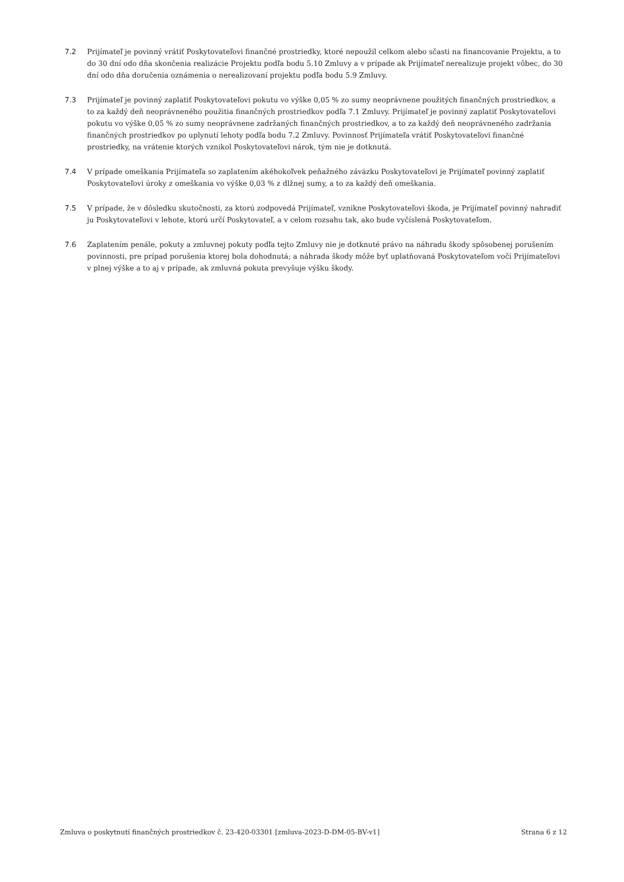7.2 Prijímateľ je povinný vrátiť Poskytovateľovi finančné prostriedky, ktoré nepoužil celkom alebo sčasti na financovanie Projektu, a to do 30 dní odo dňa skončenia realizácie Projektu podľa bodu 5.10 Zmluvy a v prípade ak Prijímateľ nerealizuje projekt vôbec, do 30 dní odo dňa doručenia oznámenia o nerealizovaní projektu podľa bodu 5.9 Zmluvy.
7.3 Prijímateľ je povinný zaplatiť Poskytovateľovi pokutu vo výške 0,05 % zo sumy neoprávnene použitých finančných prostriedkov, a to za každý deň neoprávneného použitia finančných prostriedkov podľa 7.1 Zmluvy. Prijímateľ je povinný zaplatiť Poskytovateľovi pokutu vo výške 0,05 % zo sumy neoprávnene zadržaných finančných prostriedkov, a to za každý deň neoprávneného zadržania finančných prostriedkov po uplynutí lehoty podľa bodu 7.2 Zmluvy. Povinnosť Prijímateľa vrátiť Poskytovateľovi finančné prostriedky, na vrátenie ktorých vznikol Poskytovateľovi nárok, tým nie je dotknutá.
7.4 V prípade omeškania Prijímateľa so zaplatením akéhokoľvek peňažného záväzku Poskytovateľovi je Prijímateľ povinný zaplatiť Poskytovateľovi úroky z omeškania vo výške 0,03 % z dlžnej sumy, a to za každý deň omeškania.
7.5 V prípade, že v dôsledku skutočnosti, za ktorú zodpovedá Prijímateľ, vznikne Poskytovateľovi škoda, je Prijímateľ povinný nahradiť ju Poskytovateľovi v lehote, ktorú určí Poskytovateľ, a v celom rozsahu tak, ako bude vyčíslená Poskytovateľom.
7.6 Zaplatením penále, pokuty a zmluvnej pokuty podľa tejto Zmluvy nie je dotknuté právo na náhradu škody spôsobenej porušením povinnosti, pre prípad porušenia ktorej bola dohodnutá; a náhrada škody môže byť uplatňovaná Poskytovateľom voči Prijímateľovi v plnej výške a to aj v prípade, ak zmluvná pokuta prevyšuje výšku škody.
Zmluva o poskytnutí finančných prostriedkov č. 23-420-03301 [zmluva-2023-D-DM-05-BV-v1] Strana 6 z 12